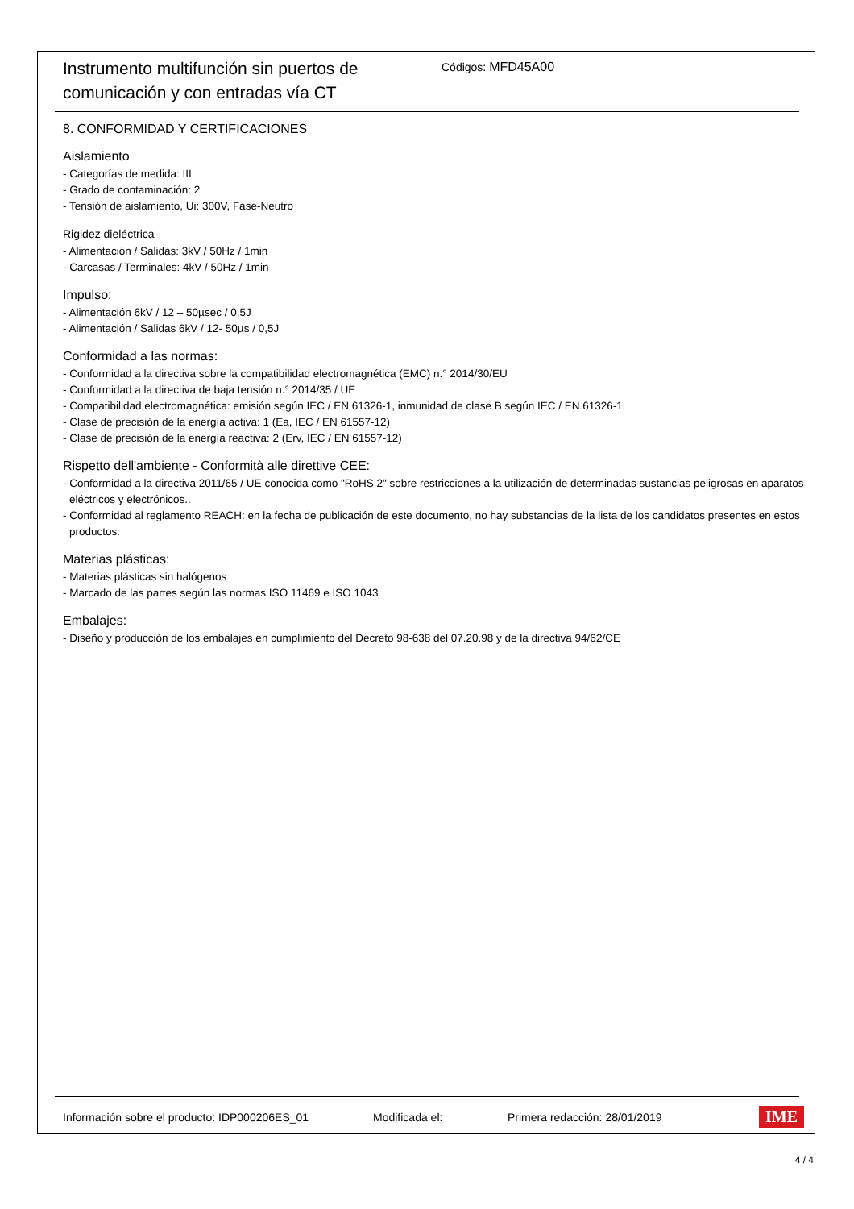Instrumento multifunción sin puertos de comunicación y con entradas vía CT
Códigos: MFD45A00
8. CONFORMIDAD Y CERTIFICACIONES
Aislamiento
- Categorías de medida: III
- Grado de contaminación: 2
- Tensión de aislamiento, Ui: 300V, Fase-Neutro
Rigidez dieléctrica
- Alimentación / Salidas: 3kV / 50Hz / 1min
- Carcasas / Terminales: 4kV / 50Hz / 1min
Impulso:
- Alimentación 6kV / 12 – 50µsec / 0,5J
- Alimentación / Salidas 6kV / 12- 50µs / 0,5J
Conformidad a las normas:
- Conformidad a la directiva sobre la compatibilidad electromagnética (EMC) n.° 2014/30/EU
- Conformidad a la directiva de baja tensión n.° 2014/35 / UE
- Compatibilidad electromagnética: emisión según IEC / EN 61326-1, inmunidad de clase B según IEC / EN 61326-1
- Clase de precisión de la energía activa: 1 (Ea, IEC / EN 61557-12)
- Clase de precisión de la energía reactiva: 2 (Erv, IEC / EN 61557-12)
Rispetto dell'ambiente - Conformità alle direttive CEE:
- Conformidad a la directiva 2011/65 / UE conocida como "RoHS 2" sobre restricciones a la utilización de determinadas sustancias peligrosas en aparatos eléctricos y electrónicos..
- Conformidad al reglamento REACH: en la fecha de publicación de este documento, no hay substancias de la lista de los candidatos presentes en estos productos.
Materias plásticas:
- Materias plásticas sin halógenos
- Marcado de las partes según las normas ISO 11469 e ISO 1043
Embalajes:
- Diseño y producción de los embalajes en cumplimiento del Decreto 98-638 del 07.20.98 y de la directiva 94/62/CE
Información sobre el producto: IDP000206ES_01 Modificada el: Primera redacción: 28/01/2019 IME
4 / 4